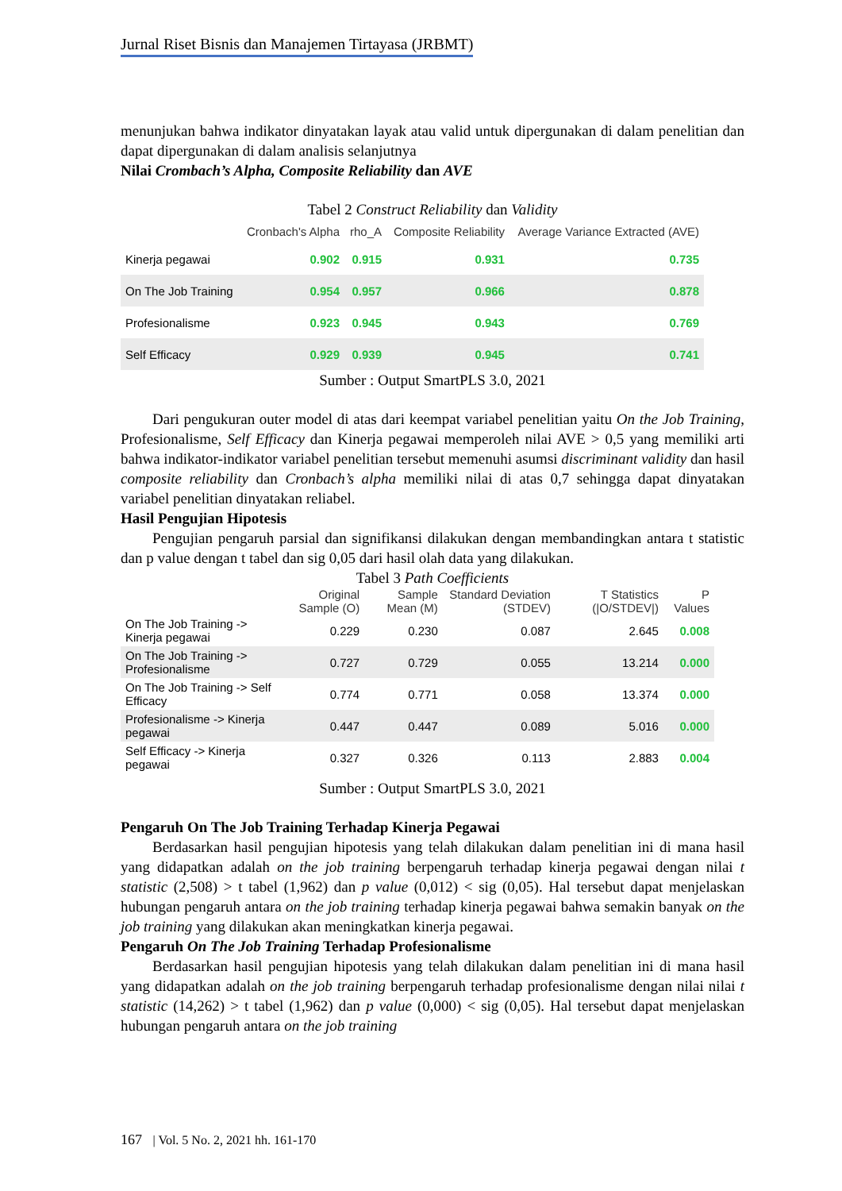Jurnal Riset Bisnis dan Manajemen Tirtayasa (JRBMT)
menunjukan bahwa indikator dinyatakan layak atau valid untuk dipergunakan di dalam penelitian dan dapat dipergunakan di dalam analisis selanjutnya
Nilai Crombach’s Alpha, Composite Reliability dan AVE
Tabel 2 Construct Reliability dan Validity
| | Cronbach's Alpha | rho_A | Composite Reliability | Average Variance Extracted (AVE) |
| --- | --- | --- | --- | --- |
| Kinerja pegawai | 0.902 | 0.915 | 0.931 | 0.735 |
| On The Job Training | 0.954 | 0.957 | 0.966 | 0.878 |
| Profesionalisme | 0.923 | 0.945 | 0.943 | 0.769 |
| Self Efficacy | 0.929 | 0.939 | 0.945 | 0.741 |
Sumber : Output SmartPLS 3.0, 2021
Dari pengukuran outer model di atas dari keempat variabel penelitian yaitu On the Job Training, Profesionalisme, Self Efficacy dan Kinerja pegawai memperoleh nilai AVE > 0,5 yang memiliki arti bahwa indikator-indikator variabel penelitian tersebut memenuhi asumsi discriminant validity dan hasil composite reliability dan Cronbach’s alpha memiliki nilai di atas 0,7 sehingga dapat dinyatakan variabel penelitian dinyatakan reliabel.
Hasil Pengujian Hipotesis
Pengujian pengaruh parsial dan signifikansi dilakukan dengan membandingkan antara t statistic dan p value dengan t tabel dan sig 0,05 dari hasil olah data yang dilakukan.
Tabel 3 Path Coefficients
| | Original Sample (O) | Sample Mean (M) | Standard Deviation (STDEV) | T Statistics (/O/STDEV/) | P Values |
| --- | --- | --- | --- | --- | --- |
| On The Job Training -> Kinerja pegawai | 0.229 | 0.230 | 0.087 | 2.645 | 0.008 |
| On The Job Training -> Profesionalisme | 0.727 | 0.729 | 0.055 | 13.214 | 0.000 |
| On The Job Training -> Self Efficacy | 0.774 | 0.771 | 0.058 | 13.374 | 0.000 |
| Profesionalisme -> Kinerja pegawai | 0.447 | 0.447 | 0.089 | 5.016 | 0.000 |
| Self Efficacy -> Kinerja pegawai | 0.327 | 0.326 | 0.113 | 2.883 | 0.004 |
Sumber : Output SmartPLS 3.0, 2021
Pengaruh On The Job Training Terhadap Kinerja Pegawai
Berdasarkan hasil pengujian hipotesis yang telah dilakukan dalam penelitian ini di mana hasil yang didapatkan adalah on the job training berpengaruh terhadap kinerja pegawai dengan nilai t statistic (2,508) > t tabel (1,962) dan p value (0,012) < sig (0,05). Hal tersebut dapat menjelaskan hubungan pengaruh antara on the job training terhadap kinerja pegawai bahwa semakin banyak on the job training yang dilakukan akan meningkatkan kinerja pegawai.
Pengaruh On The Job Training Terhadap Profesionalisme
Berdasarkan hasil pengujian hipotesis yang telah dilakukan dalam penelitian ini di mana hasil yang didapatkan adalah on the job training berpengaruh terhadap profesionalisme dengan nilai nilai t statistic (14,262) > t tabel (1,962) dan p value (0,000) < sig (0,05). Hal tersebut dapat menjelaskan hubungan pengaruh antara on the job training
167 | Vol. 5 No. 2, 2021 hh. 161-170